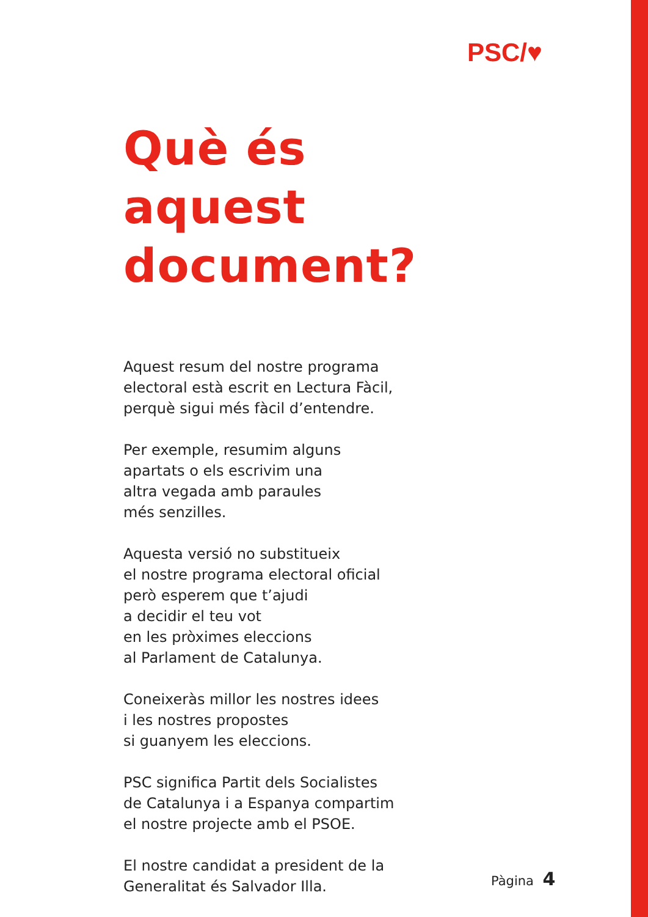PSC/♥
Què és aquest document?
Aquest resum del nostre programa
electoral està escrit en Lectura Fàcil,
perquè sigui més fàcil d’entendre.
Per exemple, resumim alguns
apartats o els escrivim una
altra vegada amb paraules
més senzilles.
Aquesta versió no substitueix
el nostre programa electoral oficial
però esperem que t’ajudi
a decidir el teu vot
en les pròximes eleccions
al Parlament de Catalunya.
Coneixeràs millor les nostres idees
i les nostres propostes
si guanyem les eleccions.
PSC significa Partit dels Socialistes
de Catalunya i a Espanya compartim
el nostre projecte amb el PSOE.
El nostre candidat a president de la
Generalitat és Salvador Illa.
Pàgina 4